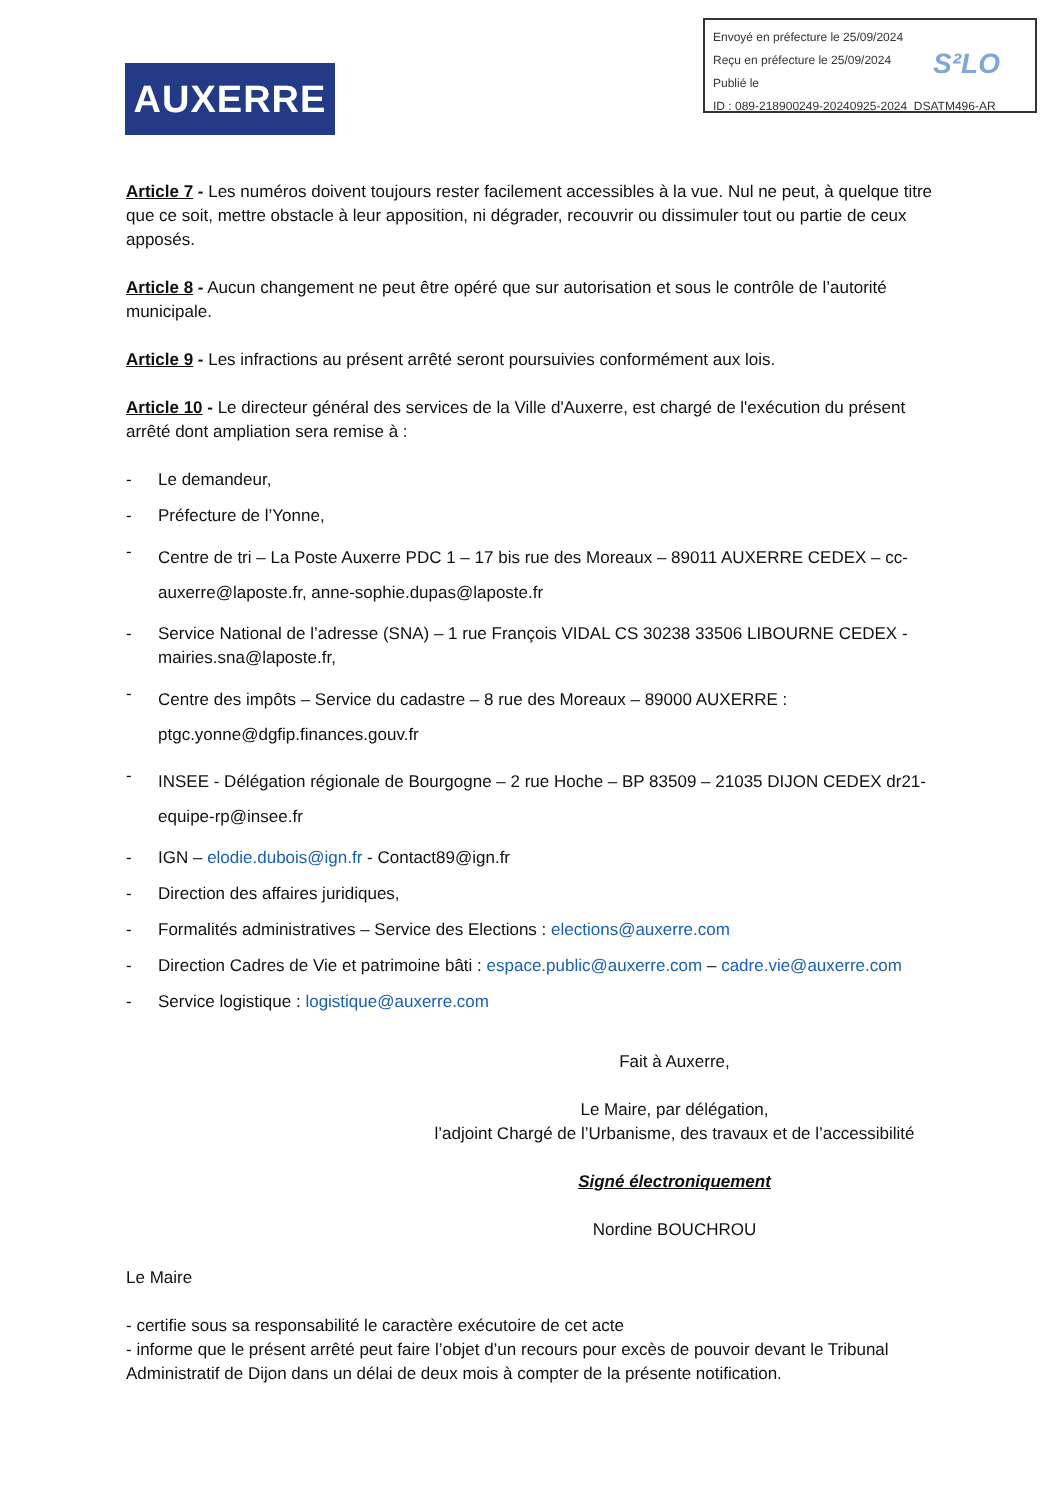Envoyé en préfecture le 25/09/2024
Reçu en préfecture le 25/09/2024
Publié le
ID : 089-218900249-20240925-2024_DSATM496-AR
S²LO
AUXERRE
Article 7 - Les numéros doivent toujours rester facilement accessibles à la vue. Nul ne peut, à quelque titre que ce soit, mettre obstacle à leur apposition, ni dégrader, recouvrir ou dissimuler tout ou partie de ceux apposés.
Article 8 - Aucun changement ne peut être opéré que sur autorisation et sous le contrôle de l’autorité municipale.
Article 9 - Les infractions au présent arrêté seront poursuivies conformément aux lois.
Article 10 - Le directeur général des services de la Ville d'Auxerre, est chargé de l'exécution du présent arrêté dont ampliation sera remise à :
- Le demandeur,
- Préfecture de l’Yonne,
- Centre de tri – La Poste Auxerre PDC 1 – 17 bis rue des Moreaux – 89011 AUXERRE CEDEX – cc-auxerre@laposte.fr, anne-sophie.dupas@laposte.fr
- Service National de l’adresse (SNA) – 1 rue François VIDAL CS 30238 33506 LIBOURNE CEDEX - mairies.sna@laposte.fr,
- Centre des impôts – Service du cadastre – 8 rue des Moreaux – 89000 AUXERRE : ptgc.yonne@dgfip.finances.gouv.fr
- INSEE - Délégation régionale de Bourgogne – 2 rue Hoche – BP 83509 – 21035 DIJON CEDEX dr21-equipe-rp@insee.fr
- IGN – elodie.dubois@ign.fr - Contact89@ign.fr
- Direction des affaires juridiques,
- Formalités administratives – Service des Elections : elections@auxerre.com
- Direction Cadres de Vie et patrimoine bâti : espace.public@auxerre.com – cadre.vie@auxerre.com
- Service logistique : logistique@auxerre.com
Fait à Auxerre,
Le Maire, par délégation,
l’adjoint Chargé de l’Urbanisme, des travaux et de l’accessibilité
Signé électroniquement
Nordine BOUCHROU
Le Maire
- certifie sous sa responsabilité le caractère exécutoire de cet acte
- informe que le présent arrêté peut faire l’objet d’un recours pour excès de pouvoir devant le Tribunal Administratif de Dijon dans un délai de deux mois à compter de la présente notification.